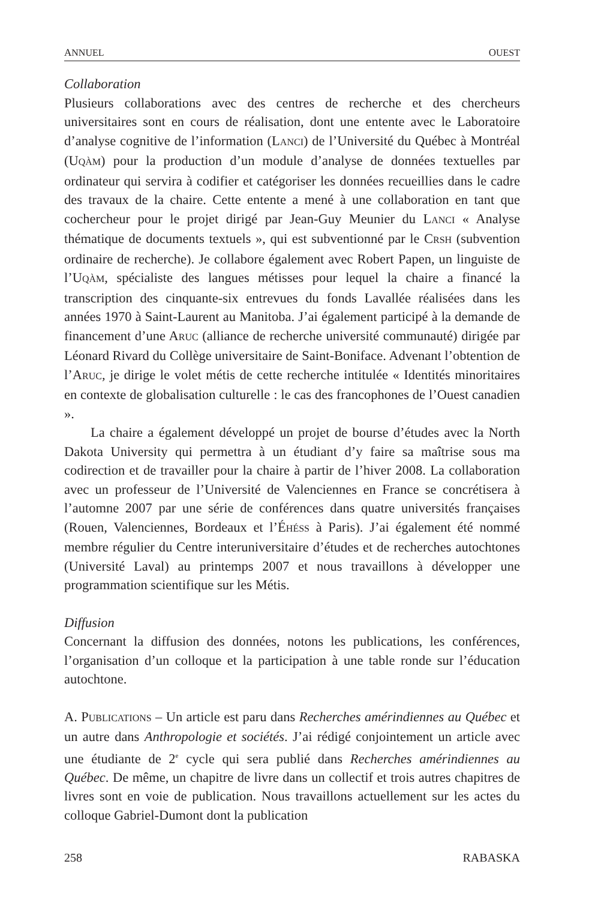ANNUEL OUEST
Collaboration
Plusieurs collaborations avec des centres de recherche et des chercheurs universitaires sont en cours de réalisation, dont une entente avec le Laboratoire d’analyse cognitive de l’information (LANCI) de l’Université du Québec à Montréal (UQÀM) pour la production d’un module d’analyse de données textuelles par ordinateur qui servira à codifier et catégoriser les données recueillies dans le cadre des travaux de la chaire. Cette entente a mené à une collaboration en tant que cochercheur pour le projet dirigé par Jean-Guy Meunier du LANCI « Analyse thématique de documents textuels », qui est subventionné par le CRSH (subvention ordinaire de recherche). Je collabore également avec Robert Papen, un linguiste de l’UQÀM, spécialiste des langues métisses pour lequel la chaire a financé la transcription des cinquante-six entrevues du fonds Lavallée réalisées dans les années 1970 à Saint-Laurent au Manitoba. J’ai également participé à la demande de financement d’une ARUC (alliance de recherche université communauté) dirigée par Léonard Rivard du Collège universitaire de Saint-Boniface. Advenant l’obtention de l’ARUC, je dirige le volet métis de cette recherche intitulée « Identités minoritaires en contexte de globalisation culturelle : le cas des francophones de l’Ouest canadien ».
La chaire a également développé un projet de bourse d’études avec la North Dakota University qui permettra à un étudiant d’y faire sa maîtrise sous ma codirection et de travailler pour la chaire à partir de l’hiver 2008. La collaboration avec un professeur de l’Université de Valenciennes en France se concrétisera à l’automne 2007 par une série de conférences dans quatre universités françaises (Rouen, Valenciennes, Bordeaux et l’ÉHÉSS à Paris). J’ai également été nommé membre régulier du Centre interuniversitaire d’études et de recherches autochtones (Université Laval) au printemps 2007 et nous travaillons à développer une programmation scientifique sur les Métis.
Diffusion
Concernant la diffusion des données, notons les publications, les conférences, l’organisation d’un colloque et la participation à une table ronde sur l’éducation autochtone.
A. PUBLICATIONS – Un article est paru dans Recherches amérindiennes au Québec et un autre dans Anthropologie et sociétés. J’ai rédigé conjointement un article avec une étudiante de 2<sup>e</sup> cycle qui sera publié dans Recherches amérindiennes au Québec. De même, un chapitre de livre dans un collectif et trois autres chapitres de livres sont en voie de publication. Nous travaillons actuellement sur les actes du colloque Gabriel-Dumont dont la publication
258 RABASKA